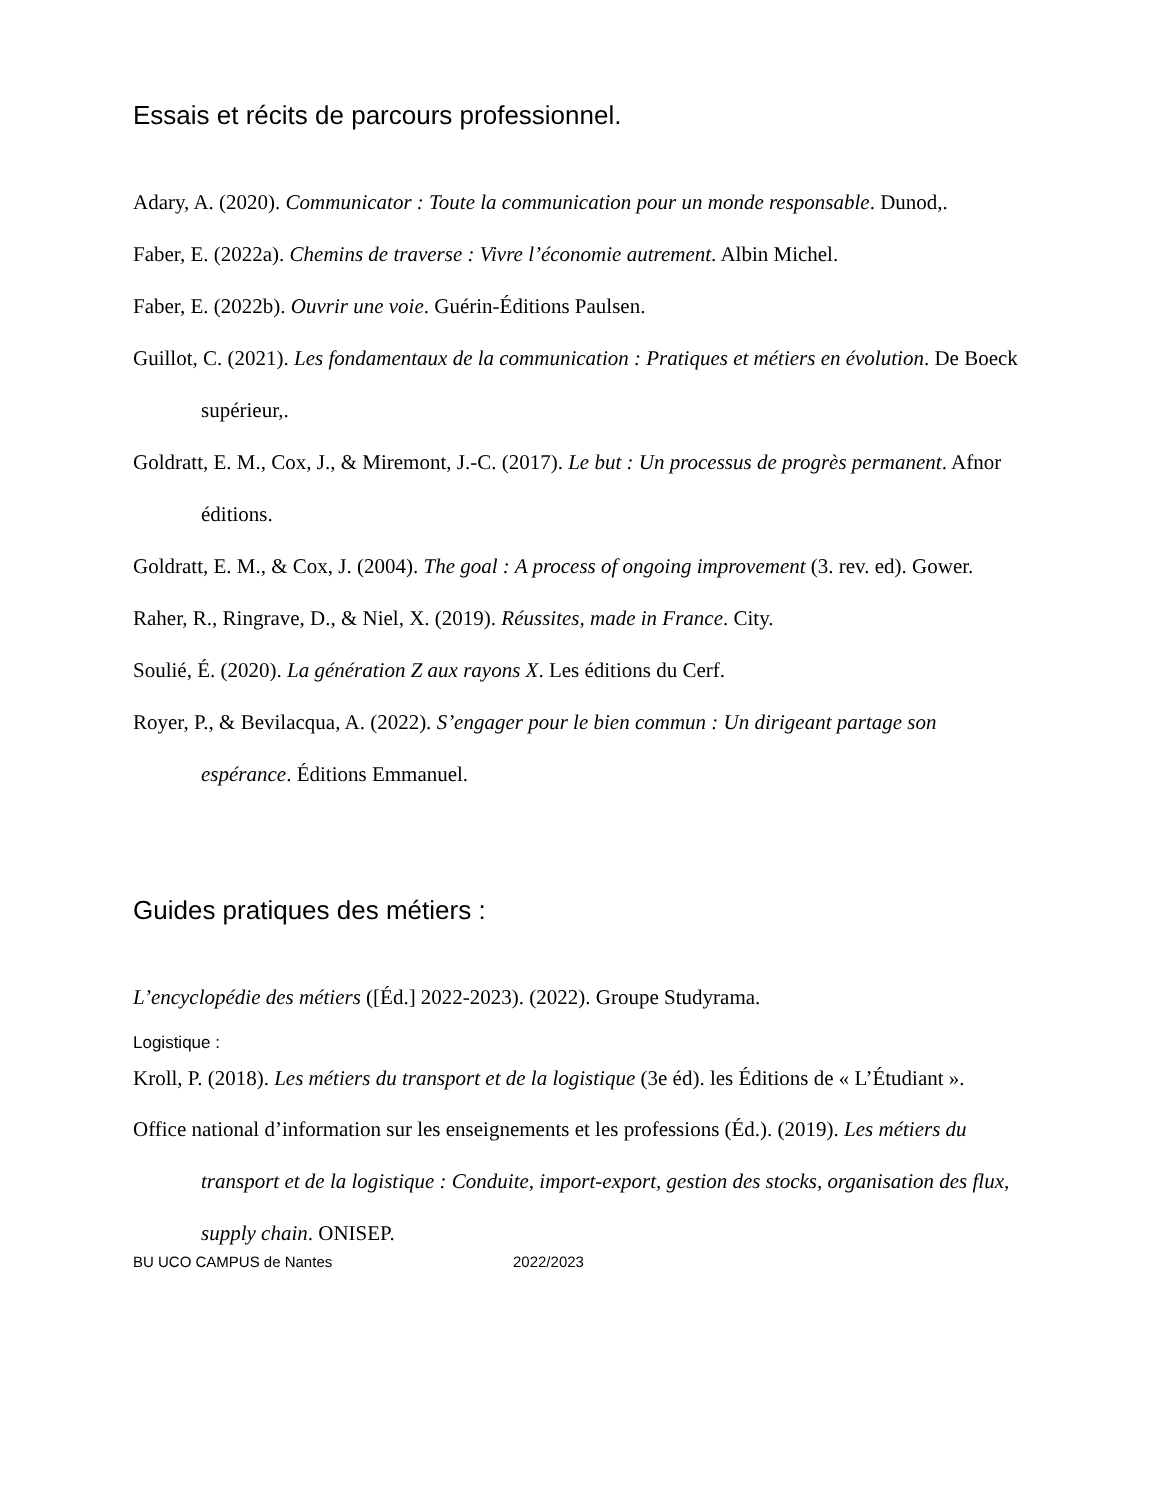Essais et récits de parcours professionnel.
Adary, A. (2020). Communicator : Toute la communication pour un monde responsable. Dunod,.
Faber, E. (2022a). Chemins de traverse : Vivre l’économie autrement. Albin Michel.
Faber, E. (2022b). Ouvrir une voie. Guérin-Éditions Paulsen.
Guillot, C. (2021). Les fondamentaux de la communication : Pratiques et métiers en évolution. De Boeck supérieur,.
Goldratt, E. M., Cox, J., & Miremont, J.-C. (2017). Le but : Un processus de progrès permanent. Afnor éditions.
Goldratt, E. M., & Cox, J. (2004). The goal : A process of ongoing improvement (3. rev. ed). Gower.
Raher, R., Ringrave, D., & Niel, X. (2019). Réussites, made in France. City.
Soulié, É. (2020). La génération Z aux rayons X. Les éditions du Cerf.
Royer, P., & Bevilacqua, A. (2022). S’engager pour le bien commun : Un dirigeant partage son espérance. Éditions Emmanuel.
Guides pratiques des métiers :
L’encyclopédie des métiers ([Éd.] 2022-2023). (2022). Groupe Studyrama.
Logistique :
Kroll, P. (2018). Les métiers du transport et de la logistique (3e éd). les Éditions de « L’Étudiant ».
Office national d’information sur les enseignements et les professions (Éd.). (2019). Les métiers du transport et de la logistique : Conduite, import-export, gestion des stocks, organisation des flux, supply chain. ONISEP.
BU UCO CAMPUS de Nantes 2022/2023